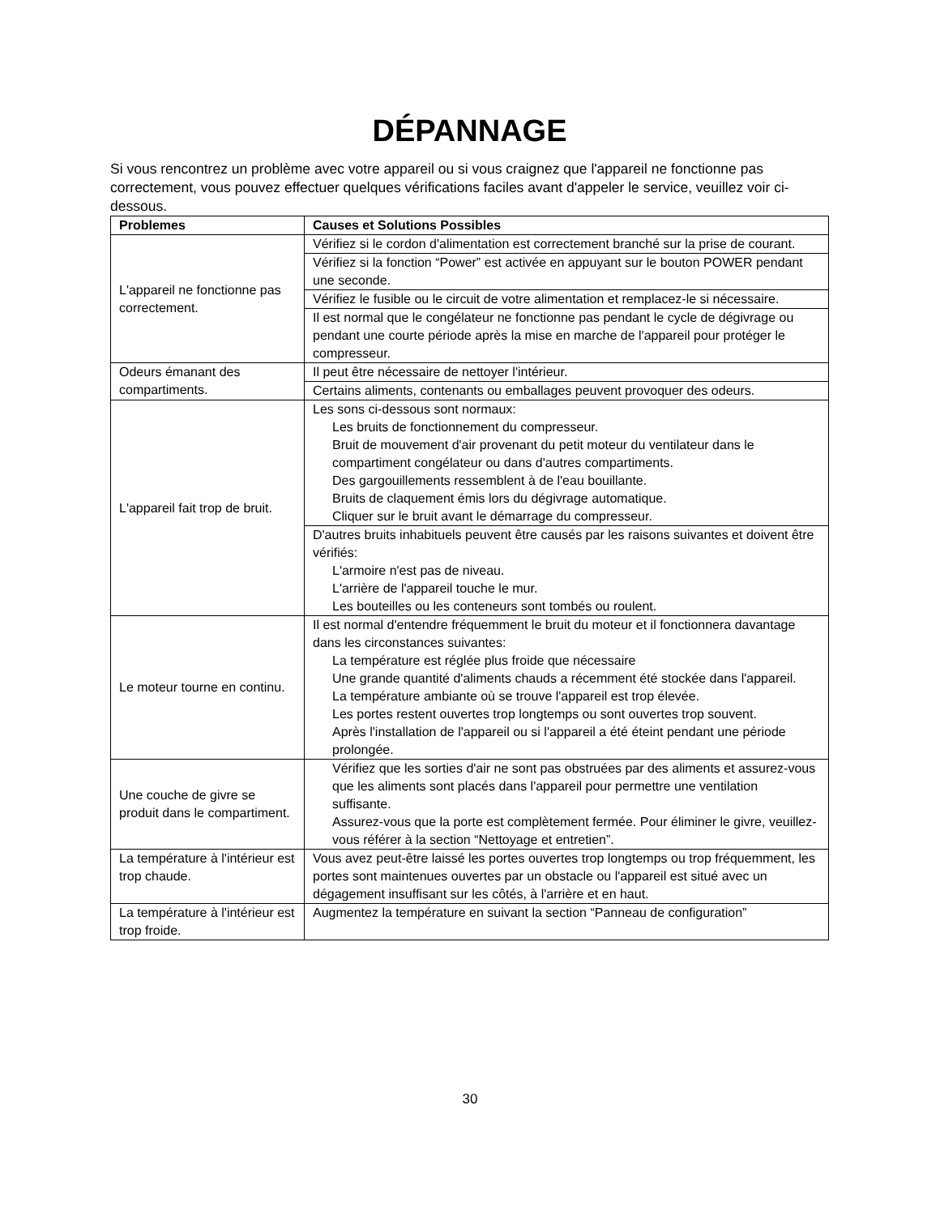DÉPANNAGE
Si vous rencontrez un problème avec votre appareil ou si vous craignez que l'appareil ne fonctionne pas correctement, vous pouvez effectuer quelques vérifications faciles avant d'appeler le service, veuillez voir ci-dessous.
| Problemes | Causes et Solutions Possibles |
| --- | --- |
| L'appareil ne fonctionne pas correctement. | Vérifiez si le cordon d'alimentation est correctement branché sur la prise de courant. |
| | Vérifiez si la fonction “Power” est activée en appuyant sur le bouton POWER pendant une seconde. |
| | Vérifiez le fusible ou le circuit de votre alimentation et remplacez-le si nécessaire. |
| | Il est normal que le congélateur ne fonctionne pas pendant le cycle de dégivrage ou pendant une courte période après la mise en marche de l'appareil pour protéger le compresseur. |
| Odeurs émanant des compartiments. | Il peut être nécessaire de nettoyer l'intérieur. |
| | Certains aliments, contenants ou emballages peuvent provoquer des odeurs. |
| L'appareil fait trop de bruit. | Les sons ci-dessous sont normaux: Les bruits de fonctionnement du compresseur. Bruit de mouvement d'air provenant du petit moteur du ventilateur dans le compartiment congélateur ou dans d'autres compartiments. Des gargouillements ressemblent à de l'eau bouillante. Bruits de claquement émis lors du dégivrage automatique. Cliquer sur le bruit avant le démarrage du compresseur. |
| | D'autres bruits inhabituels peuvent être causés par les raisons suivantes et doivent être vérifiés: L'armoire n'est pas de niveau. L'arrière de l'appareil touche le mur. Les bouteilles ou les conteneurs sont tombés ou roulent. |
| Le moteur tourne en continu. | Il est normal d'entendre fréquemment le bruit du moteur et il fonctionnera davantage dans les circonstances suivantes: La température est réglée plus froide que nécessaire Une grande quantité d'aliments chauds a récemment été stockée dans l'appareil. La température ambiante où se trouve l'appareil est trop élevée. Les portes restent ouvertes trop longtemps ou sont ouvertes trop souvent. Après l'installation de l'appareil ou si l'appareil a été éteint pendant une période prolongée. |
| Une couche de givre se produit dans le compartiment. | Vérifiez que les sorties d'air ne sont pas obstruées par des aliments et assurez-vous que les aliments sont placés dans l'appareil pour permettre une ventilation suffisante. Assurez-vous que la porte est complètement fermée. Pour éliminer le givre, veuillez-vous référer à la section “Nettoyage et entretien”. |
| La température à l'intérieur est trop chaude. | Vous avez peut-être laissé les portes ouvertes trop longtemps ou trop fréquemment, les portes sont maintenues ouvertes par un obstacle ou l'appareil est situé avec un dégagement insuffisant sur les côtés, à l'arrière et en haut. |
| La température à l'intérieur est trop froide. | Augmentez la température en suivant la section “Panneau de configuration” |
30